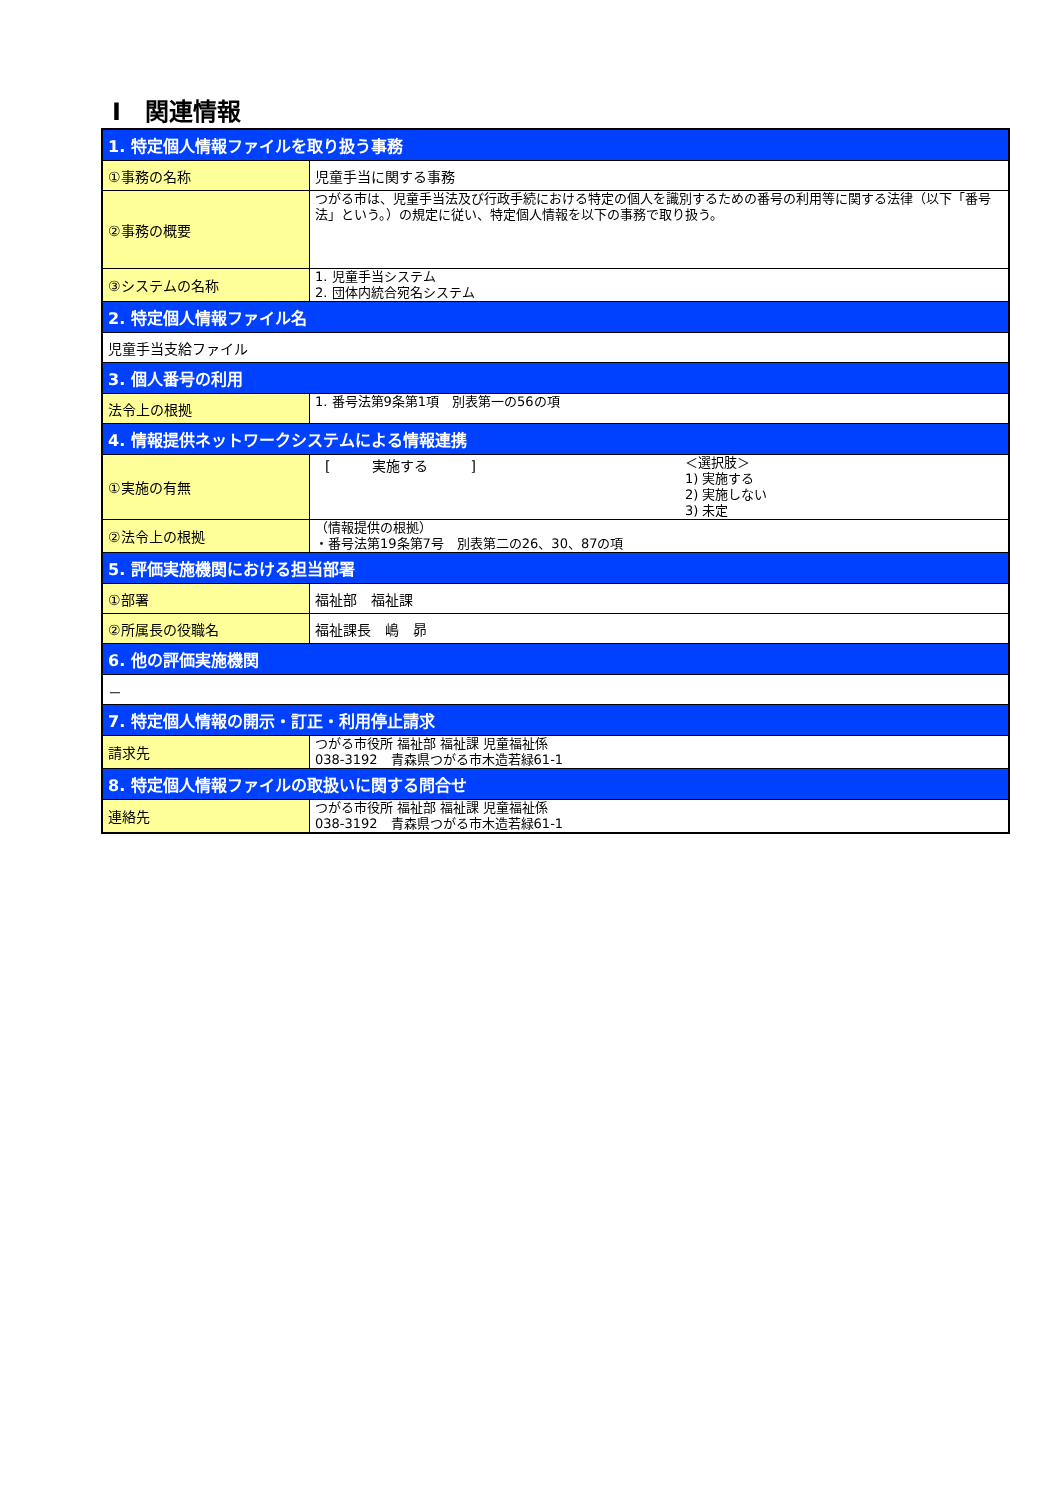Ⅰ　関連情報
| 1. 特定個人情報ファイルを取り扱う事務 | |
| --- | --- |
| ①事務の名称 | 児童手当に関する事務 |
| ②事務の概要 | つがる市は、児童手当法及び行政手続における特定の個人を識別するための番号の利用等に関する法律（以下「番号法」という。）の規定に従い、特定個人情報を以下の事務で取り扱う。 |
| ③システムの名称 | 1. 児童手当システム 2. 団体内統合宛名システム |
| 2. 特定個人情報ファイル名 | |
| 児童手当支給ファイル | |
| 3. 個人番号の利用 | |
| 法令上の根拠 | 1. 番号法第9条第1項 別表第一の56の項 |
| 4. 情報提供ネットワークシステムによる情報連携 | |
| ①実施の有無 | [ 実施する ] ＜選択肢＞ 1) 実施する 2) 実施しない 3) 未定 |
| ②法令上の根拠 | （情報提供の根拠） ・番号法第19条第7号 別表第二の26、30、87の項 |
| 5. 評価実施機関における担当部署 | |
| ①部署 | 福祉部 福祉課 |
| ②所属長の役職名 | 福祉課長 嶋 昴 |
| 6. 他の評価実施機関 | |
| － | |
| 7. 特定個人情報の開示・訂正・利用停止請求 | |
| 請求先 | つがる市役所 福祉部 福祉課 児童福祉係 038-3192 青森県つがる市木造若緑61-1 |
| 8. 特定個人情報ファイルの取扱いに関する問合せ | |
| 連絡先 | つがる市役所 福祉部 福祉課 児童福祉係 038-3192 青森県つがる市木造若緑61-1 |